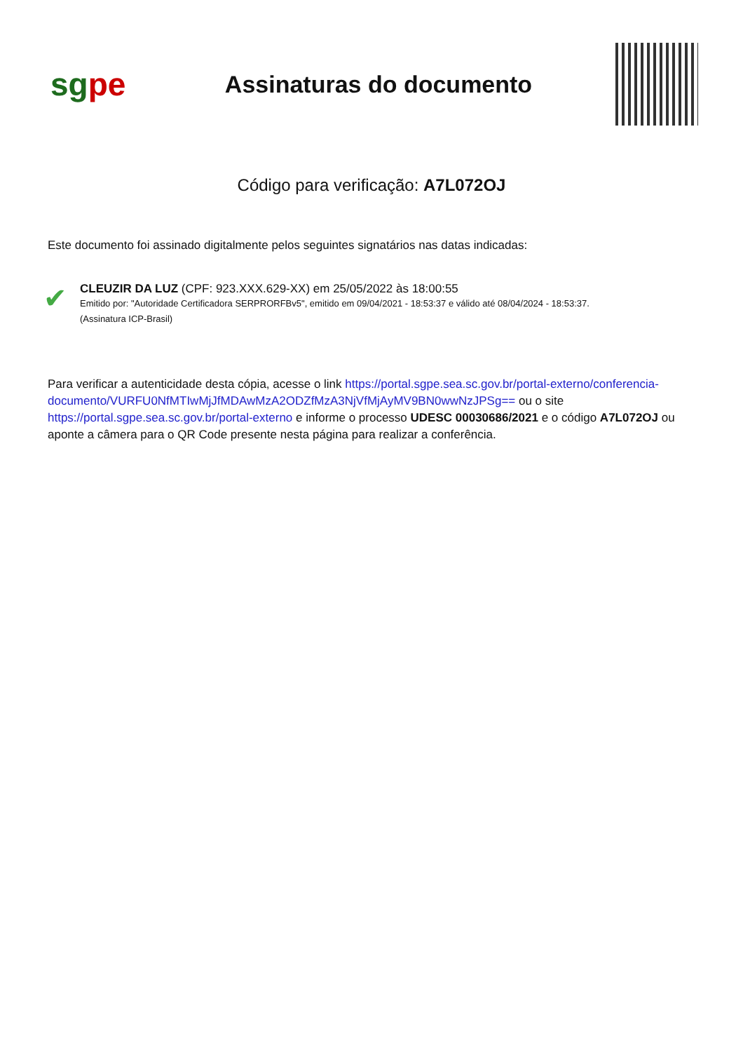sgpe
Assinaturas do documento
Código para verificação: A7L072OJ
Este documento foi assinado digitalmente pelos seguintes signatários nas datas indicadas:
✔
CLEUZIR DA LUZ (CPF: 923.XXX.629-XX) em 25/05/2022 às 18:00:55
Emitido por: "Autoridade Certificadora SERPRORFBv5", emitido em 09/04/2021 - 18:53:37 e válido até 08/04/2024 - 18:53:37.
(Assinatura ICP-Brasil)
Para verificar a autenticidade desta cópia, acesse o link https://portal.sgpe.sea.sc.gov.br/portal-externo/conferencia-documento/VURFU0NfMTIwMjJfMDAwMzA2ODZfMzA3NjVfMjAyMV9BN0wwNzJPSg== ou o site https://portal.sgpe.sea.sc.gov.br/portal-externo e informe o processo UDESC 00030686/2021 e o código A7L072OJ ou aponte a câmera para o QR Code presente nesta página para realizar a conferência.